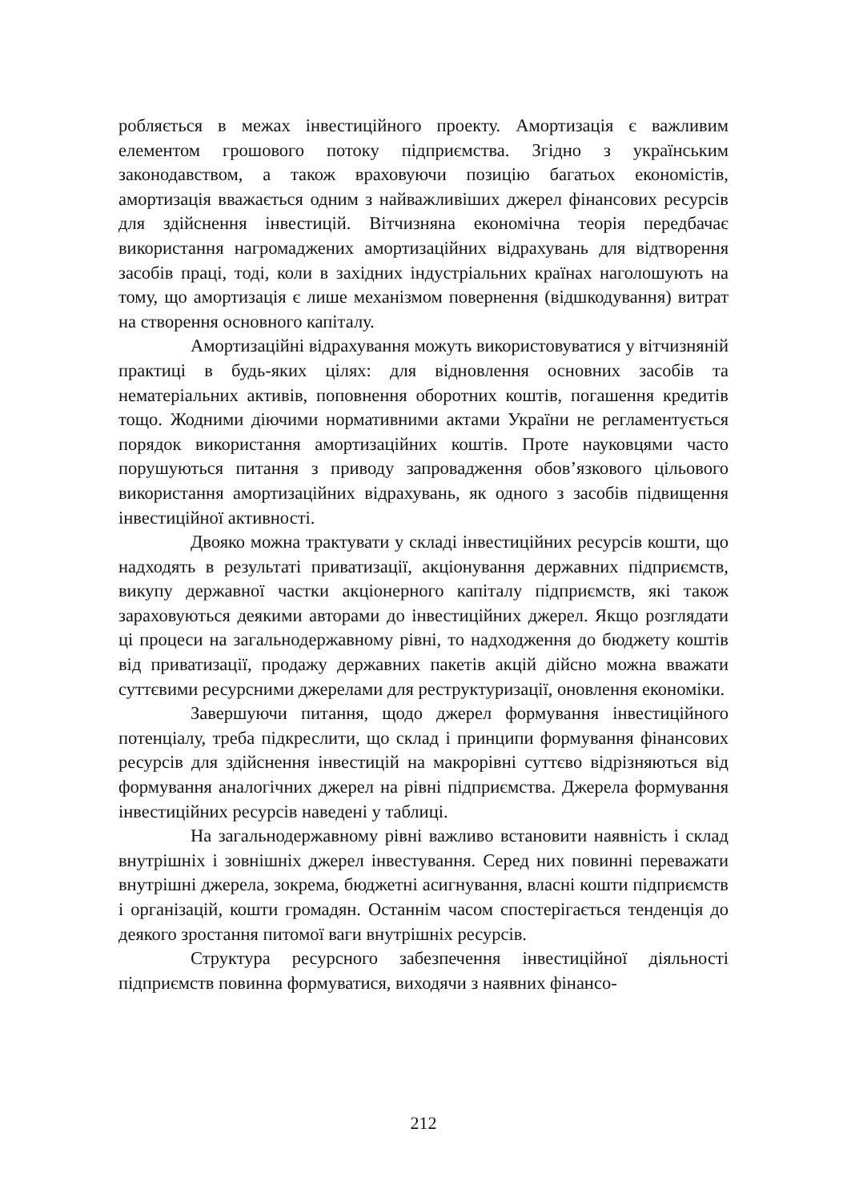робляється в межах інвестиційного проекту. Амортизація є важливим елементом грошового потоку підприємства. Згідно з українським законодавством, а також враховуючи позицію багатьох економістів, амортизація вважається одним з найважливіших джерел фінансових ресурсів для здійснення інвестицій. Вітчизняна економічна теорія передбачає використання нагромаджених амортизаційних відрахувань для відтворення засобів праці, тоді, коли в західних індустріальних країнах наголошують на тому, що амортизація є лише механізмом повернення (відшкодування) витрат на створення основного капіталу.
Амортизаційні відрахування можуть використовуватися у вітчизняній практиці в будь-яких цілях: для відновлення основних засобів та нематеріальних активів, поповнення оборотних коштів, погашення кредитів тощо. Жодними діючими нормативними актами України не регламентується порядок використання амортизаційних коштів. Проте науковцями часто порушуються питання з приводу запровадження обов’язкового цільового використання амортизаційних відрахувань, як одного з засобів підвищення інвестиційної активності.
Двояко можна трактувати у складі інвестиційних ресурсів кошти, що надходять в результаті приватизації, акціонування державних підприємств, викупу державної частки акціонерного капіталу підприємств, які також зараховуються деякими авторами до інвестиційних джерел. Якщо розглядати ці процеси на загальнодержавному рівні, то надходження до бюджету коштів від приватизації, продажу державних пакетів акцій дійсно можна вважати суттєвими ресурсними джерелами для реструктуризації, оновлення економіки.
Завершуючи питання, щодо джерел формування інвестиційного потенціалу, треба підкреслити, що склад і принципи формування фінансових ресурсів для здійснення інвестицій на макрорівні суттєво відрізняються від формування аналогічних джерел на рівні підприємства. Джерела формування інвестиційних ресурсів наведені у таблиці.
На загальнодержавному рівні важливо встановити наявність і склад внутрішніх і зовнішніх джерел інвестування. Серед них повинні переважати внутрішні джерела, зокрема, бюджетні асигнування, власні кошти підприємств і організацій, кошти громадян. Останнім часом спостерігається тенденція до деякого зростання питомої ваги внутрішніх ресурсів.
Структура ресурсного забезпечення інвестиційної діяльності підприємств повинна формуватися, виходячи з наявних фінансо-
212